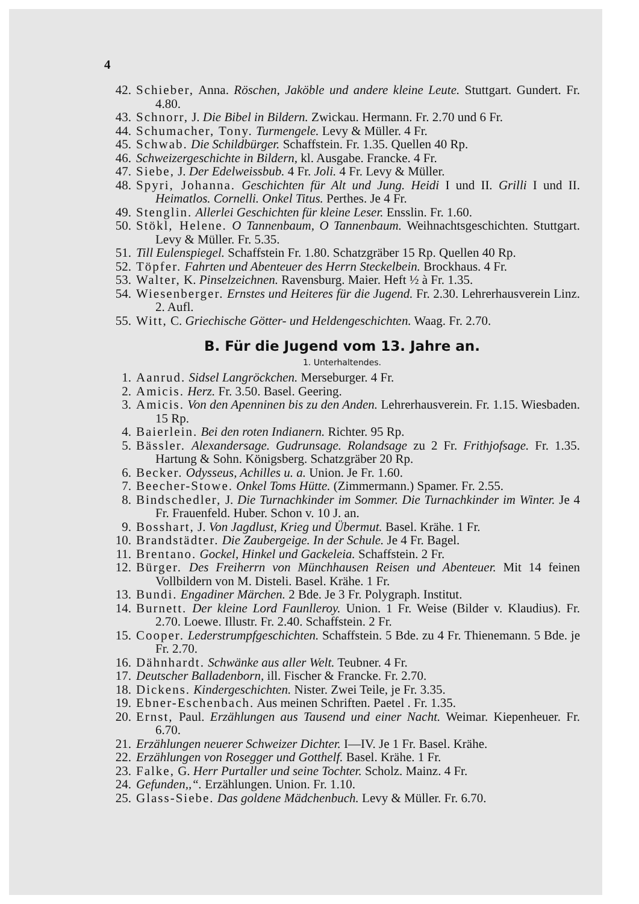4
42. Schieber, Anna. Röschen, Jaköble und andere kleine Leute. Stuttgart. Gundert. Fr. 4.80.
43. Schnorr, J. Die Bibel in Bildern. Zwickau. Hermann. Fr. 2.70 und 6 Fr.
44. Schumacher, Tony. Turmengele. Levy & Müller. 4 Fr.
45. Schwab. Die Schildbürger. Schaffstein. Fr. 1.35. Quellen 40 Rp.
46. Schweizergeschichte in Bildern, kl. Ausgabe. Francke. 4 Fr.
47. Siebe, J. Der Edelweissbub. 4 Fr. Joli. 4 Fr. Levy & Müller.
48. Spyri, Johanna. Geschichten für Alt und Jung. Heidi I und II. Grilli I und II. Heimatlos. Cornelli. Onkel Titus. Perthes. Je 4 Fr.
49. Stenglin. Allerlei Geschichten für kleine Leser. Ensslin. Fr. 1.60.
50. Stökl, Helene. O Tannenbaum, O Tannenbaum. Weihnachtsgeschichten. Stuttgart. Levy & Müller. Fr. 5.35.
51. Till Eulenspiegel. Schaffstein Fr. 1.80. Schatzgräber 15 Rp. Quellen 40 Rp.
52. Töpfer. Fahrten und Abenteuer des Herrn Steckelbein. Brockhaus. 4 Fr.
53. Walter, K. Pinselzeichnen. Ravensburg. Maier. Heft ½ à Fr. 1.35.
54. Wiesenberger. Ernstes und Heiteres für die Jugend. Fr. 2.30. Lehrerhausverein Linz. 2. Aufl.
55. Witt, C. Griechische Götter- und Heldengeschichten. Waag. Fr. 2.70.
B. Für die Jugend vom 13. Jahre an.
1. Unterhaltendes.
1. Aanrud. Sidsel Langröckchen. Merseburger. 4 Fr.
2. Amicis. Herz. Fr. 3.50. Basel. Geering.
3. Amicis. Von den Apenninen bis zu den Anden. Lehrerhausverein. Fr. 1.15. Wiesbaden. 15 Rp.
4. Baierlein. Bei den roten Indianern. Richter. 95 Rp.
5. Bässler. Alexandersage. Gudrunsage. Rolandsage zu 2 Fr. Frithjofsage. Fr. 1.35. Hartung & Sohn. Königsberg. Schatzgräber 20 Rp.
6. Becker. Odysseus, Achilles u. a. Union. Je Fr. 1.60.
7. Beecher-Stowe. Onkel Toms Hütte. (Zimmermann.) Spamer. Fr. 2.55.
8. Bindschedler, J. Die Turnachkinder im Sommer. Die Turnachkinder im Winter. Je 4 Fr. Frauenfeld. Huber. Schon v. 10 J. an.
9. Bosshart, J. Von Jagdlust, Krieg und Übermut. Basel. Krähe. 1 Fr.
10. Brandstädter. Die Zaubergeige. In der Schule. Je 4 Fr. Bagel.
11. Brentano. Gockel, Hinkel und Gackeleia. Schaffstein. 2 Fr.
12. Bürger. Des Freiherrn von Münchhausen Reisen und Abenteuer. Mit 14 feinen Vollbildern von M. Disteli. Basel. Krähe. 1 Fr.
13. Bundi. Engadiner Märchen. 2 Bde. Je 3 Fr. Polygraph. Institut.
14. Burnett. Der kleine Lord Faunlleroy. Union. 1 Fr. Weise (Bilder v. Klaudius). Fr. 2.70. Loewe. Illustr. Fr. 2.40. Schaffstein. 2 Fr.
15. Cooper. Lederstrumpfgeschichten. Schaffstein. 5 Bde. zu 4 Fr. Thienemann. 5 Bde. je Fr. 2.70.
16. Dähnhardt. Schwänke aus aller Welt. Teubner. 4 Fr.
17. Deutscher Balladenborn, ill. Fischer & Francke. Fr. 2.70.
18. Dickens. Kindergeschichten. Nister. Zwei Teile, je Fr. 3.35.
19. Ebner-Eschenbach. Aus meinen Schriften. Paetel . Fr. 1.35.
20. Ernst, Paul. Erzählungen aus Tausend und einer Nacht. Weimar. Kiepenheuer. Fr. 6.70.
21. Erzählungen neuerer Schweizer Dichter. I—IV. Je 1 Fr. Basel. Krähe.
22. Erzählungen von Rosegger und Gotthelf. Basel. Krähe. 1 Fr.
23. Falke, G. Herr Purtaller und seine Tochter. Scholz. Mainz. 4 Fr.
24. Gefunden,,“. Erzählungen. Union. Fr. 1.10.
25. Glass-Siebe. Das goldene Mädchenbuch. Levy & Müller. Fr. 6.70.